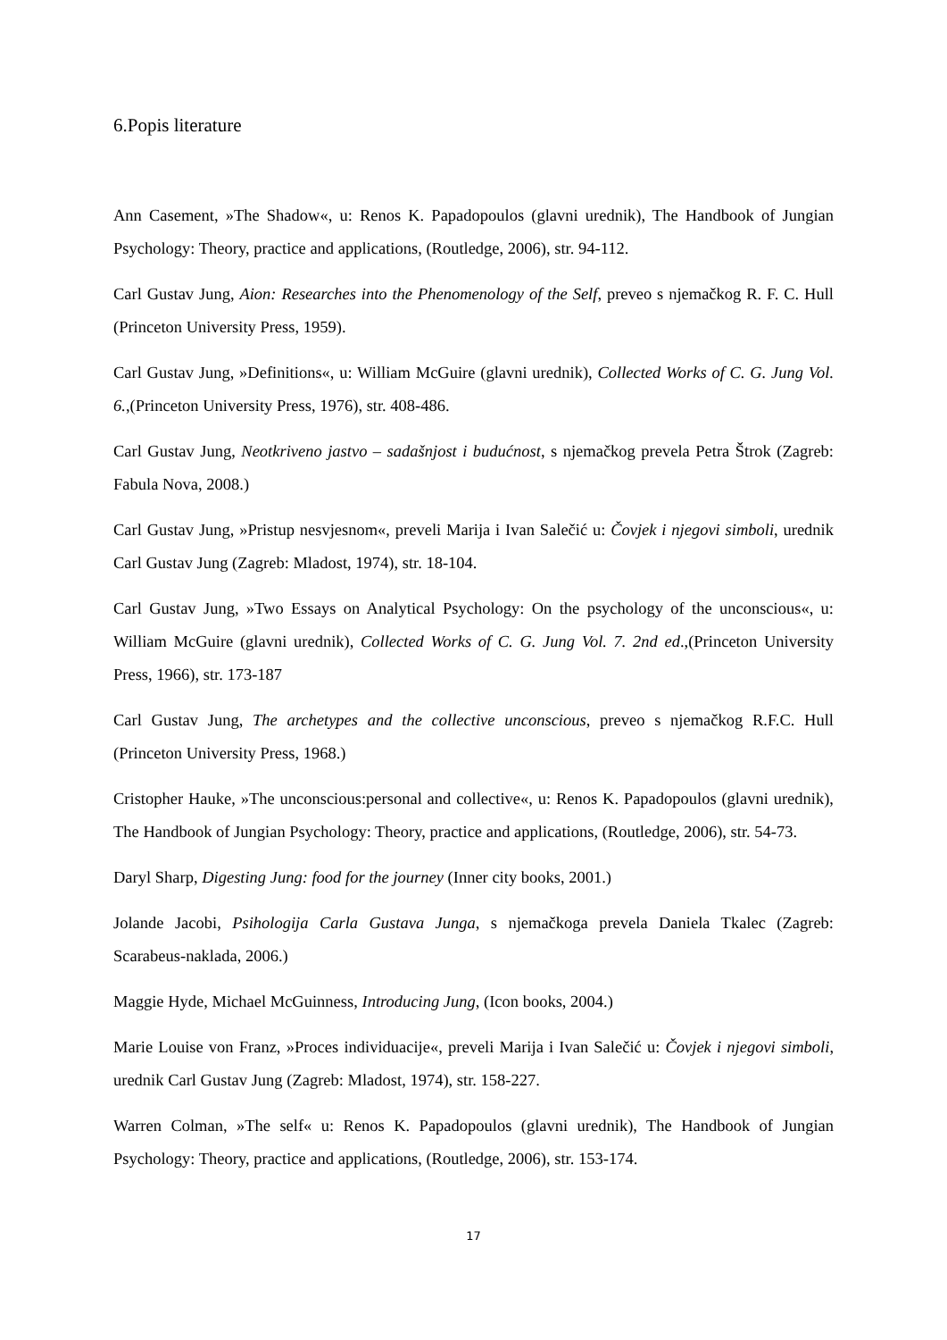6.Popis literature
Ann Casement, »The Shadow«, u: Renos K. Papadopoulos (glavni urednik), The Handbook of Jungian Psychology: Theory, practice and applications, (Routledge, 2006), str. 94-112.
Carl Gustav Jung, Aion: Researches into the Phenomenology of the Self, preveo s njemačkog R. F. C. Hull (Princeton University Press, 1959).
Carl Gustav Jung, »Definitions«, u: William McGuire (glavni urednik), Collected Works of C. G. Jung Vol. 6.,(Princeton University Press, 1976), str. 408-486.
Carl Gustav Jung, Neotkriveno jastvo – sadašnjost i budućnost, s njemačkog prevela Petra Štrok (Zagreb: Fabula Nova, 2008.)
Carl Gustav Jung, »Pristup nesvjesnom«, preveli Marija i Ivan Salečić u: Čovjek i njegovi simboli, urednik Carl Gustav Jung (Zagreb: Mladost, 1974), str. 18-104.
Carl Gustav Jung, »Two Essays on Analytical Psychology: On the psychology of the unconscious«, u: William McGuire (glavni urednik), Collected Works of C. G. Jung Vol. 7. 2nd ed.,(Princeton University Press, 1966), str. 173-187
Carl Gustav Jung, The archetypes and the collective unconscious, preveo s njemačkog R.F.C. Hull (Princeton University Press, 1968.)
Cristopher Hauke, »The unconscious:personal and collective«, u: Renos K. Papadopoulos (glavni urednik), The Handbook of Jungian Psychology: Theory, practice and applications, (Routledge, 2006), str. 54-73.
Daryl Sharp, Digesting Jung: food for the journey (Inner city books, 2001.)
Jolande Jacobi, Psihologija Carla Gustava Junga, s njemačkoga prevela Daniela Tkalec (Zagreb: Scarabeus-naklada, 2006.)
Maggie Hyde, Michael McGuinness, Introducing Jung, (Icon books, 2004.)
Marie Louise von Franz, »Proces individuacije«, preveli Marija i Ivan Salečić u: Čovjek i njegovi simboli, urednik Carl Gustav Jung (Zagreb: Mladost, 1974), str. 158-227.
Warren Colman, »The self« u: Renos K. Papadopoulos (glavni urednik), The Handbook of Jungian Psychology: Theory, practice and applications, (Routledge, 2006), str. 153-174.
17